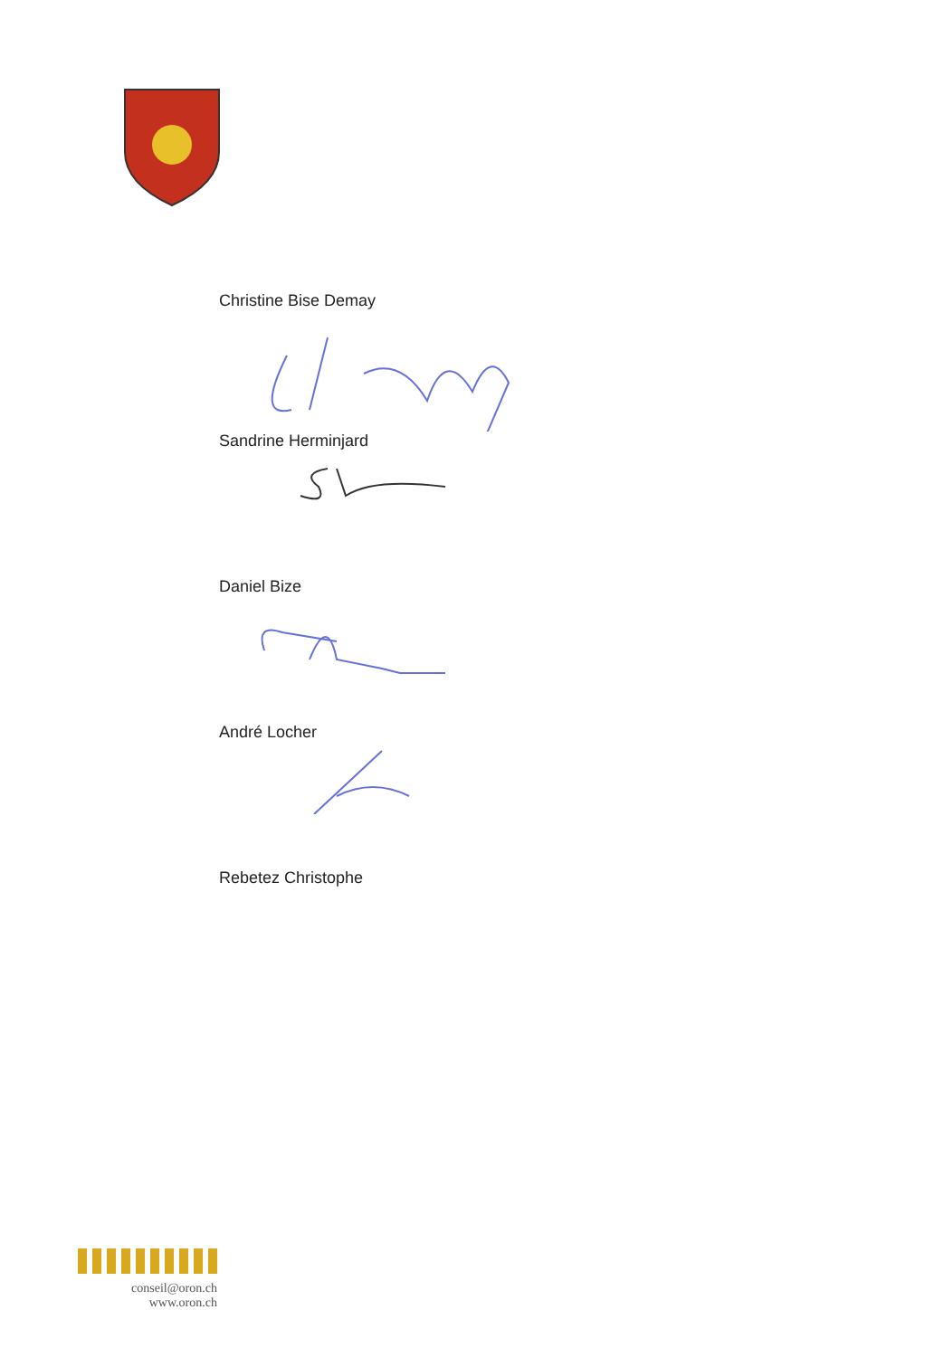Christine Bise Demay
Sandrine Herminjard
Daniel Bize
André Locher
Rebetez Christophe
conseil@oron.ch
www.oron.ch